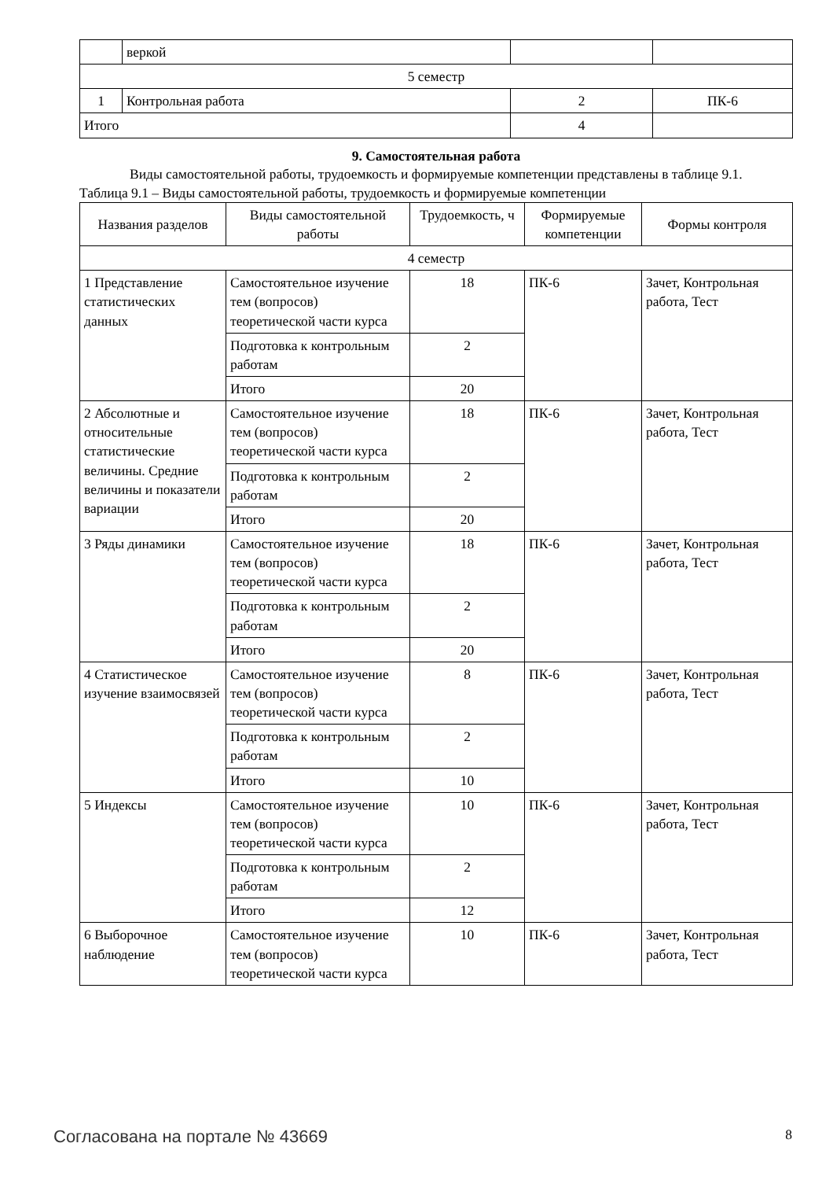| | веркой | | |
| 5 семестр | | | |
| 1 | Контрольная работа | 2 | ПК-6 |
| Итого | | 4 | |
9. Самостоятельная работа
Виды самостоятельной работы, трудоемкость и формируемые компетенции представлены в таблице 9.1.
Таблица 9.1 – Виды самостоятельной работы, трудоемкость и формируемые компетенции
| Названия разделов | Виды самостоятельной работы | Трудоемкость, ч | Формируемые компетенции | Формы контроля |
| --- | --- | --- | --- | --- |
| 4 семестр | | | | |
| 1 Представление статистических данных | Самостоятельное изучение тем (вопросов) теоретической части курса | 18 | ПК-6 | Зачет, Контрольная работа, Тест |
| | Подготовка к контрольным работам | 2 | | |
| | Итого | 20 | | |
| 2 Абсолютные и относительные статистические величины. Средние величины и показатели вариации | Самостоятельное изучение тем (вопросов) теоретической части курса | 18 | ПК-6 | Зачет, Контрольная работа, Тест |
| | Подготовка к контрольным работам | 2 | | |
| | Итого | 20 | | |
| 3 Ряды динамики | Самостоятельное изучение тем (вопросов) теоретической части курса | 18 | ПК-6 | Зачет, Контрольная работа, Тест |
| | Подготовка к контрольным работам | 2 | | |
| | Итого | 20 | | |
| 4 Статистическое изучение взаимосвязей | Самостоятельное изучение тем (вопросов) теоретической части курса | 8 | ПК-6 | Зачет, Контрольная работа, Тест |
| | Подготовка к контрольным работам | 2 | | |
| | Итого | 10 | | |
| 5 Индексы | Самостоятельное изучение тем (вопросов) теоретической части курса | 10 | ПК-6 | Зачет, Контрольная работа, Тест |
| | Подготовка к контрольным работам | 2 | | |
| | Итого | 12 | | |
| 6 Выборочное наблюдение | Самостоятельное изучение тем (вопросов) теоретической части курса | 10 | ПК-6 | Зачет, Контрольная работа, Тест |
Согласована на портале № 43669 8